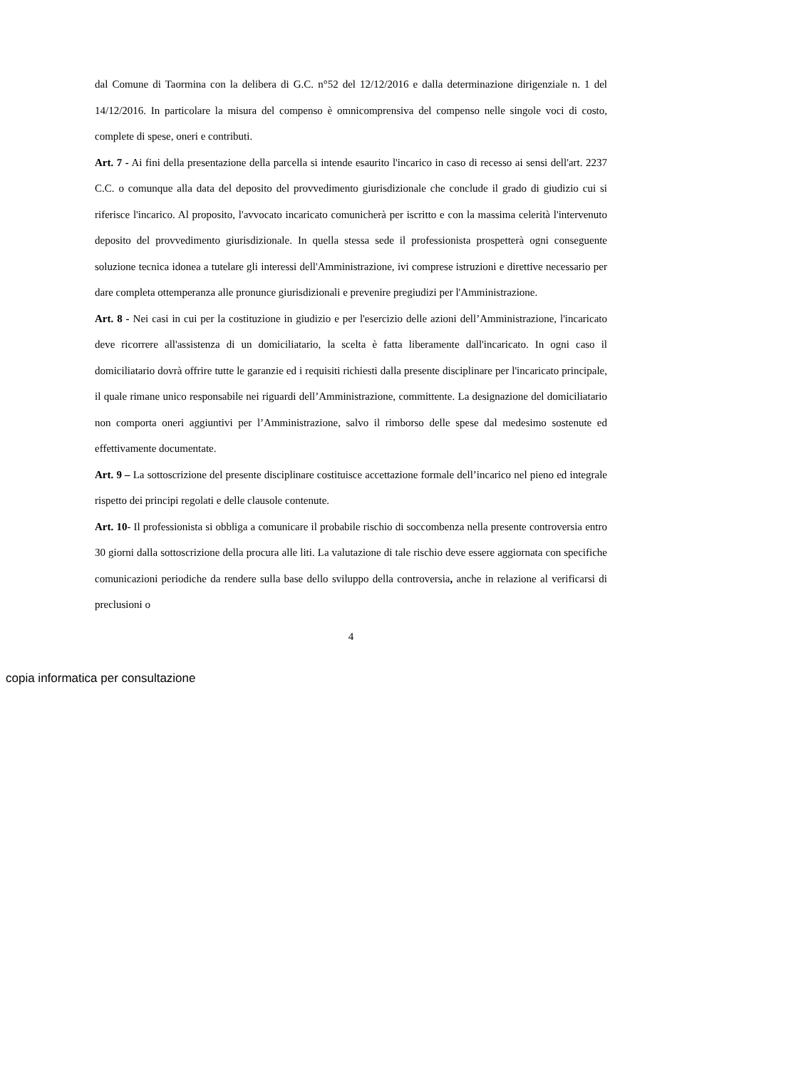dal Comune di Taormina con la delibera di G.C. n°52 del 12/12/2016 e dalla determinazione dirigenziale n. 1 del 14/12/2016. In particolare la misura del compenso è omnicomprensiva del compenso nelle singole voci di costo, complete di spese, oneri e contributi.
Art. 7 - Ai fini della presentazione della parcella si intende esaurito l'incarico in caso di recesso ai sensi dell'art. 2237 C.C. o comunque alla data del deposito del provvedimento giurisdizionale che conclude il grado di giudizio cui si riferisce l'incarico. Al proposito, l'avvocato incaricato comunicherà per iscritto e con la massima celerità l'intervenuto deposito del provvedimento giurisdizionale. In quella stessa sede il professionista prospetterà ogni conseguente soluzione tecnica idonea a tutelare gli interessi dell'Amministrazione, ivi comprese istruzioni e direttive necessario per dare completa ottemperanza alle pronunce giurisdizionali e prevenire pregiudizi per l'Amministrazione.
Art. 8 - Nei casi in cui per la costituzione in giudizio e per l'esercizio delle azioni dell’Amministrazione, l'incaricato deve ricorrere all'assistenza di un domiciliatario, la scelta è fatta liberamente dall'incaricato. In ogni caso il domiciliatario dovrà offrire tutte le garanzie ed i requisiti richiesti dalla presente disciplinare per l'incaricato principale, il quale rimane unico responsabile nei riguardi dell’Amministrazione, committente. La designazione del domiciliatario non comporta oneri aggiuntivi per l’Amministrazione, salvo il rimborso delle spese dal medesimo sostenute ed effettivamente documentate.
Art. 9 – La sottoscrizione del presente disciplinare costituisce accettazione formale dell’incarico nel pieno ed integrale rispetto dei principi regolati e delle clausole contenute.
Art. 10- Il professionista si obbliga a comunicare il probabile rischio di soccombenza nella presente controversia entro 30 giorni dalla sottoscrizione della procura alle liti. La valutazione di tale rischio deve essere aggiornata con specifiche comunicazioni periodiche da rendere sulla base dello sviluppo della controversia, anche in relazione al verificarsi di preclusioni o
4
copia informatica per consultazione